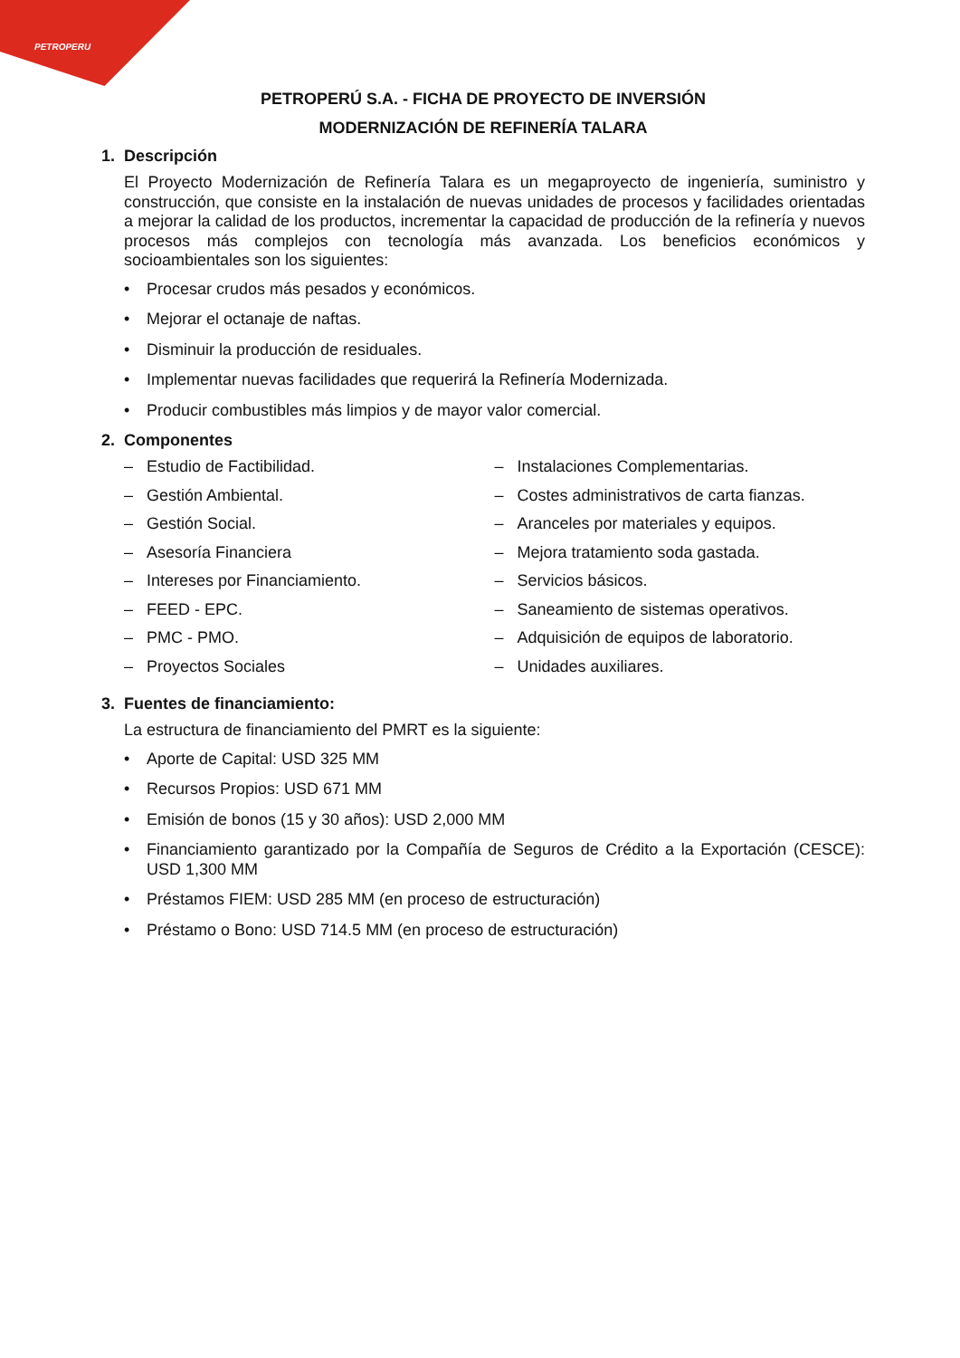PETROPERU
PETROPERÚ S.A. - FICHA DE PROYECTO DE INVERSIÓN
MODERNIZACIÓN DE REFINERÍA TALARA
1. Descripción
El Proyecto Modernización de Refinería Talara es un megaproyecto de ingeniería, suministro y construcción, que consiste en la instalación de nuevas unidades de procesos y facilidades orientadas a mejorar la calidad de los productos, incrementar la capacidad de producción de la refinería y nuevos procesos más complejos con tecnología más avanzada. Los beneficios económicos y socioambientales son los siguientes:
• Procesar crudos más pesados y económicos.
• Mejorar el octanaje de naftas.
• Disminuir la producción de residuales.
• Implementar nuevas facilidades que requerirá la Refinería Modernizada.
• Producir combustibles más limpios y de mayor valor comercial.
2. Componentes
– Estudio de Factibilidad.
– Gestión Ambiental.
– Gestión Social.
– Asesoría Financiera
– Intereses por Financiamiento.
– FEED - EPC.
– PMC - PMO.
– Proyectos Sociales
– Instalaciones Complementarias.
– Costes administrativos de carta fianzas.
– Aranceles por materiales y equipos.
– Mejora tratamiento soda gastada.
– Servicios básicos.
– Saneamiento de sistemas operativos.
– Adquisición de equipos de laboratorio.
– Unidades auxiliares.
3. Fuentes de financiamiento:
La estructura de financiamiento del PMRT es la siguiente:
• Aporte de Capital: USD 325 MM
• Recursos Propios: USD 671 MM
• Emisión de bonos (15 y 30 años): USD 2,000 MM
• Financiamiento garantizado por la Compañía de Seguros de Crédito a la Exportación (CESCE): USD 1,300 MM
• Préstamos FIEM: USD 285 MM (en proceso de estructuración)
• Préstamo o Bono: USD 714.5 MM (en proceso de estructuración)